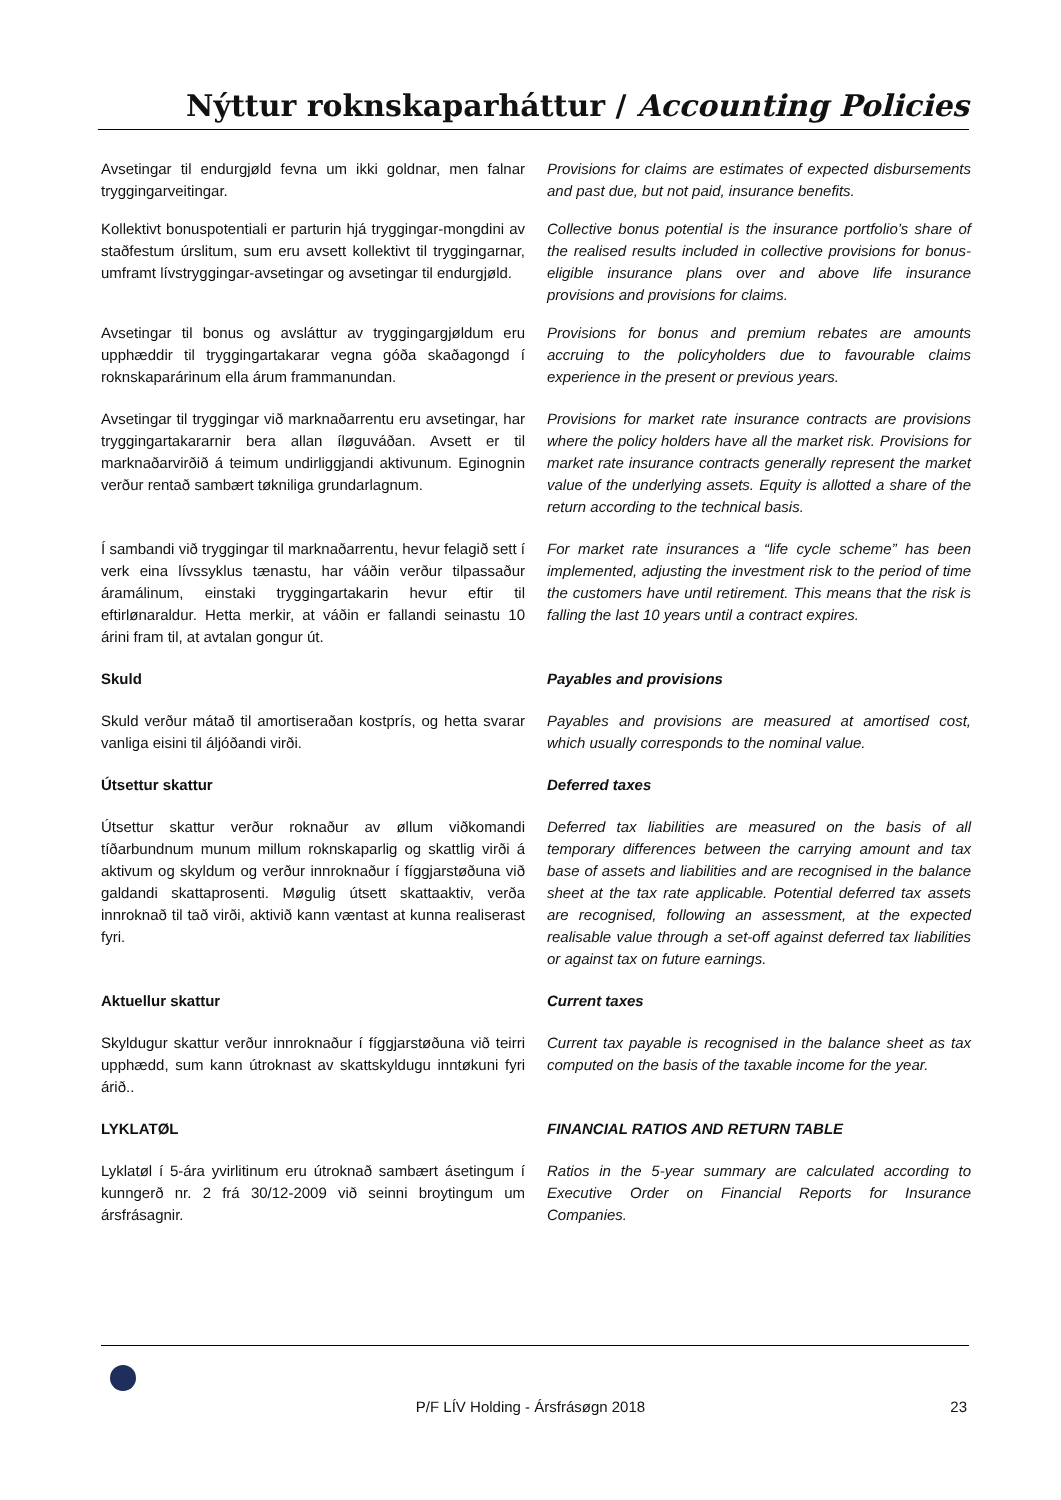Nýttur roknskaparháttur / Accounting Policies
Avsetingar til endurgjøld fevna um ikki goldnar, men falnar tryggingarveitingar.
Provisions for claims are estimates of expected disbursements and past due, but not paid, insurance benefits.
Kollektivt bonuspotentiali er parturin hjá tryggingar-mongdini av staðfestum úrslitum, sum eru avsett kollektivt til tryggingarnar, umframt lívstryggingar-avsetingar og avsetingar til endurgjøld.
Collective bonus potential is the insurance portfolio’s share of the realised results included in collective provisions for bonus-eligible insurance plans over and above life insurance provisions and provisions for claims.
Avsetingar til bonus og avsláttur av tryggingargjøldum eru upphæddir til tryggingartakarar vegna góða skaðagongd í roknskaparárinum ella árum frammanundan.
Provisions for bonus and premium rebates are amounts accruing to the policyholders due to favourable claims experience in the present or previous years.
Avsetingar til tryggingar við marknaðarrentu eru avsetingar, har tryggingartakararnir bera allan íløguváðan. Avsett er til marknaðarvirðið á teimum undirliggjandi aktivunum. Eginognin verður rentað sambært tøkniliga grundarlagnum.
Provisions for market rate insurance contracts are provisions where the policy holders have all the market risk. Provisions for market rate insurance contracts generally represent the market value of the underlying assets. Equity is allotted a share of the return according to the technical basis.
Í sambandi við tryggingar til marknaðarrentu, hevur felagið sett í verk eina lívssyklus tænastu, har váðin verður tilpassaður áramálinum, einstaki tryggingartakarin hevur eftir til eftirlønaraldur. Hetta merkir, at váðin er fallandi seinastu 10 árini fram til, at avtalan gongur út.
For market rate insurances a “life cycle scheme” has been implemented, adjusting the investment risk to the period of time the customers have until retirement. This means that the risk is falling the last 10 years until a contract expires.
Skuld Payables and provisions
Skuld verður mátað til amortiseraðan kostprís, og hetta svarar vanliga eisini til áljóðandi virði.
Payables and provisions are measured at amortised cost, which usually corresponds to the nominal value.
Útsettur skattur Deferred taxes
Útsettur skattur verður roknaður av øllum viðkomandi tíðarbundnum munum millum roknskaparlig og skattlig virði á aktivum og skyldum og verður innroknaður í fíggjarstøðuna við galdandi skattaprosenti. Møgulig útsett skattaaktiv, verða innroknað til tað virði, aktivið kann væntast at kunna realiserast fyri.
Deferred tax liabilities are measured on the basis of all temporary differences between the carrying amount and tax base of assets and liabilities and are recognised in the balance sheet at the tax rate applicable. Potential deferred tax assets are recognised, following an assessment, at the expected realisable value through a set-off against deferred tax liabilities or against tax on future earnings.
Aktuellur skattur Current taxes
Skyldugur skattur verður innroknaður í fíggjarstøðuna við teirri upphædd, sum kann útroknast av skattskyldugu inntøkuni fyri árið..
Current tax payable is recognised in the balance sheet as tax computed on the basis of the taxable income for the year.
LYKLATØL FINANCIAL RATIOS AND RETURN TABLE
Lyklatøl í 5-ára yvirlitinum eru útroknað sambært ásetingum í kunngerð nr. 2 frá 30/12-2009 við seinni broytingum um ársfrásagnir.
Ratios in the 5-year summary are calculated according to Executive Order on Financial Reports for Insurance Companies.
P/F LÍV Holding - Ársfrásøgn 2018
23